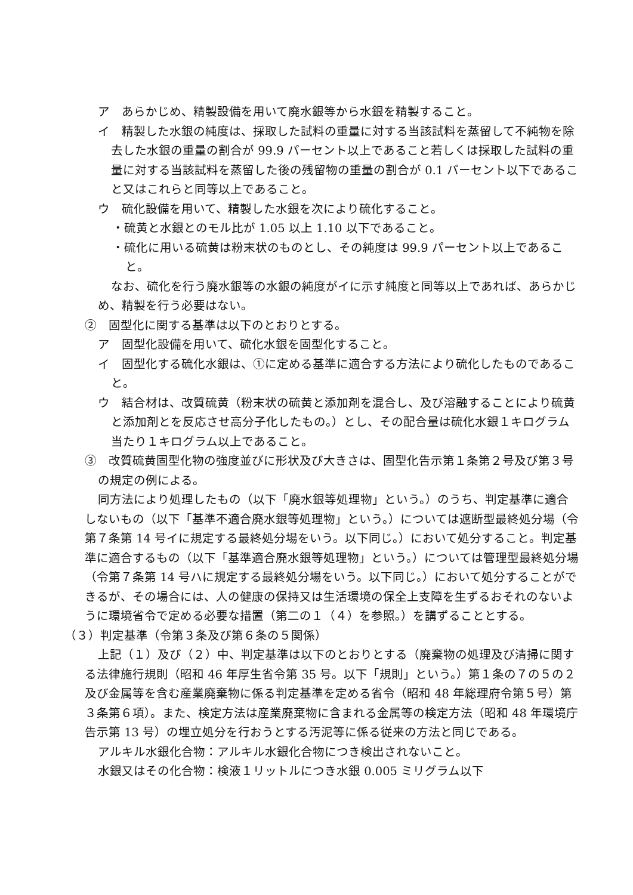ア　あらかじめ、精製設備を用いて廃水銀等から水銀を精製すること。
イ　精製した水銀の純度は、採取した試料の重量に対する当該試料を蒸留して不純物を除去した水銀の重量の割合が 99.9 パーセント以上であること若しくは採取した試料の重量に対する当該試料を蒸留した後の残留物の重量の割合が 0.1 パーセント以下であること又はこれらと同等以上であること。
ウ　硫化設備を用いて、精製した水銀を次により硫化すること。
・硫黄と水銀とのモル比が 1.05 以上 1.10 以下であること。
・硫化に用いる硫黄は粉末状のものとし、その純度は 99.9 パーセント以上であること。
なお、硫化を行う廃水銀等の水銀の純度がイに示す純度と同等以上であれば、あらかじめ、精製を行う必要はない。
②　固型化に関する基準は以下のとおりとする。
ア　固型化設備を用いて、硫化水銀を固型化すること。
イ　固型化する硫化水銀は、①に定める基準に適合する方法により硫化したものであること。
ウ　結合材は、改質硫黄（粉末状の硫黄と添加剤を混合し、及び溶融することにより硫黄と添加剤とを反応させ高分子化したもの。）とし、その配合量は硫化水銀１キログラム当たり１キログラム以上であること。
③　改質硫黄固型化物の強度並びに形状及び大きさは、固型化告示第１条第２号及び第３号の規定の例による。
同方法により処理したもの（以下「廃水銀等処理物」という。）のうち、判定基準に適合しないもの（以下「基準不適合廃水銀等処理物」という。）については遮断型最終処分場（令第７条第 14 号イに規定する最終処分場をいう。以下同じ。）において処分すること。判定基準に適合するもの（以下「基準適合廃水銀等処理物」という。）については管理型最終処分場（令第７条第 14 号ハに規定する最終処分場をいう。以下同じ。）において処分することができるが、その場合には、人の健康の保持又は生活環境の保全上支障を生ずるおそれのないように環境省令で定める必要な措置（第二の１（４）を参照。）を講ずることとする。
（３）判定基準（令第３条及び第６条の５関係）
上記（１）及び（２）中、判定基準は以下のとおりとする（廃棄物の処理及び清掃に関する法律施行規則（昭和 46 年厚生省令第 35 号。以下「規則」という。）第１条の７の５の２及び金属等を含む産業廃棄物に係る判定基準を定める省令（昭和 48 年総理府令第５号）第３条第６項）。また、検定方法は産業廃棄物に含まれる金属等の検定方法（昭和 48 年環境庁告示第 13 号）の埋立処分を行おうとする汚泥等に係る従来の方法と同じである。
アルキル水銀化合物：アルキル水銀化合物につき検出されないこと。
水銀又はその化合物：検液１リットルにつき水銀 0.005 ミリグラム以下